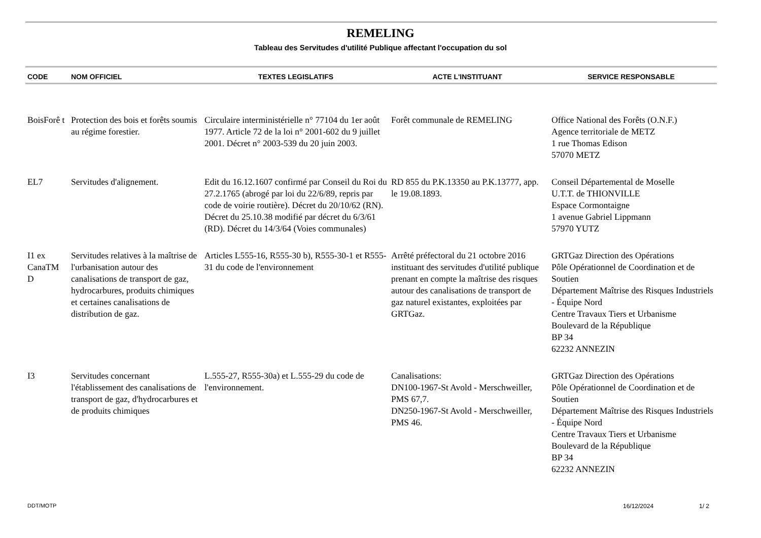REMELING
Tableau des Servitudes d'utilité Publique affectant l'occupation du sol
| CODE | NOM OFFICIEL | TEXTES LEGISLATIFS | ACTE L'INSTITUANT | SERVICE RESPONSABLE |
| --- | --- | --- | --- | --- |
| BoisForê t | Protection des bois et forêts soumis au régime forestier. | Circulaire interministérielle n° 77104 du 1er août 1977. Article 72 de la loi n° 2001-602 du 9 juillet 2001. Décret n° 2003-539 du 20 juin 2003. | Forêt communale de REMELING | Office National des Forêts (O.N.F.) Agence territoriale de METZ 1 rue Thomas Edison 57070 METZ |
| EL7 | Servitudes d'alignement. | Edit du 16.12.1607 confirmé par Conseil du Roi du 27.2.1765 (abrogé par loi du 22/6/89, repris par code de voirie routière). Décret du 20/10/62 (RN). Décret du 25.10.38 modifié par décret du 6/3/61 (RD). Décret du 14/3/64 (Voies communales) | RD 855 du P.K.13350 au P.K.13777, app. le 19.08.1893. | Conseil Départemental de Moselle U.T.T. de THIONVILLE Espace Cormontaigne 1 avenue Gabriel Lippmann 57970 YUTZ |
| I1 ex CanaTM D | Servitudes relatives à la maîtrise de l'urbanisation autour des canalisations de transport de gaz, hydrocarbures, produits chimiques et certaines canalisations de distribution de gaz. | Articles L555-16, R555-30 b), R555-30-1 et R555-31 du code de l'environnement | Arrêté préfectoral du 21 octobre 2016 instituant des servitudes d'utilité publique prenant en compte la maîtrise des risques autour des canalisations de transport de gaz naturel existantes, exploitées par GRTGaz. | GRTGaz Direction des Opérations Pôle Opérationnel de Coordination et de Soutien Département Maîtrise des Risques Industriels - Équipe Nord Centre Travaux Tiers et Urbanisme Boulevard de la République BP 34 62232 ANNEZIN |
| I3 | Servitudes concernant l'établissement des canalisations de transport de gaz, d'hydrocarbures et de produits chimiques | L.555-27, R555-30a) et L.555-29 du code de l'environnement. | Canalisations: DN100-1967-St Avold - Merschweiller, PMS 67,7. DN250-1967-St Avold - Merschweiller, PMS 46. | GRTGaz Direction des Opérations Pôle Opérationnel de Coordination et de Soutien Département Maîtrise des Risques Industriels - Équipe Nord Centre Travaux Tiers et Urbanisme Boulevard de la République BP 34 62232 ANNEZIN |
DDT/MOTP 16/12/2024 1/ 2